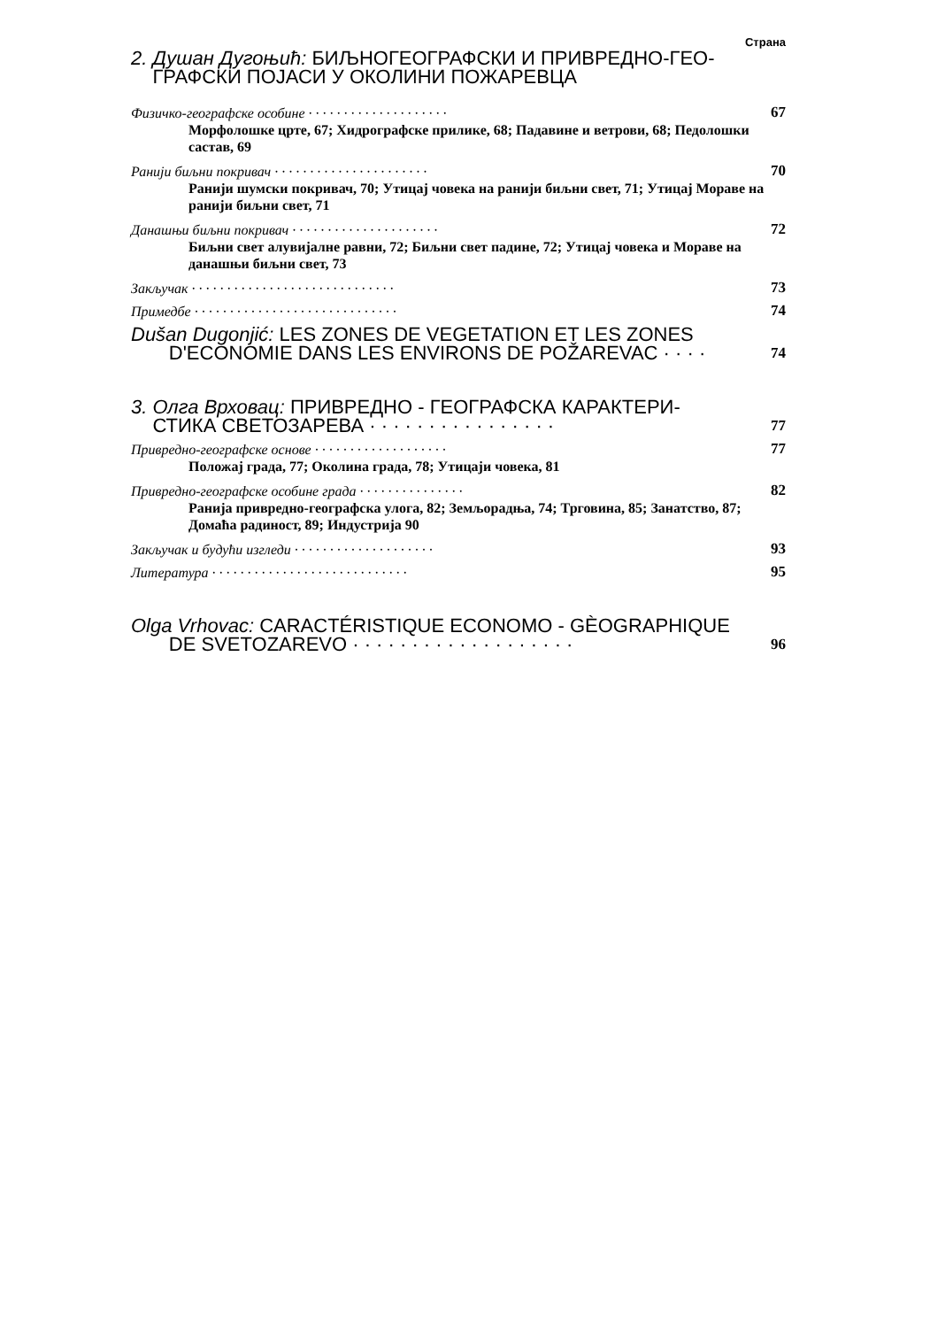Страна
2. Душан Дугоњић: БИЉНОГЕОГРАФСКИ И ПРИВРЕДНО-ГЕО-
ГРАФСКИ ПОЈАСИ У ОКОЛИНИ ПОЖАРЕВЦА
Физичко-географске особине · · · · · · · · · · · · · · · · · · · · 67
Морфолошке црте, 67; Хидрографске прилике, 68; Падавине и ветрови, 68; Педолошки састав, 69
Ранији биљни покривач · · · · · · · · · · · · · · · · · · · · · · 70
Ранији шумски покривач, 70; Утицај човека на ранији биљни свет, 71; Утицај Мораве на ранији биљни свет, 71
Данашњи биљни покривач · · · · · · · · · · · · · · · · · · · · · 72
Биљни свет алувијалне равни, 72; Биљни свет падине, 72; Утицај човека и Мораве на данашњи биљни свет, 73
Закључак · · · · · · · · · · · · · · · · · · · · · · · · · · · · · 73
Примедбе · · · · · · · · · · · · · · · · · · · · · · · · · · · · · 74
Dušan Dugonjić: LES ZONES DE VEGETATION ET LES ZONES
D'ECONOMIE DANS LES ENVIRONS DE POŽAREVAC · · · · 74
3. Олга Врховац: ПРИВРЕДНО - ГЕОГРАФСКА КАРАКТЕРИ-
СТИКА СВЕТОЗАРЕВА · · · · · · · · · · · · · · · · 77
Привредно-географске основе · · · · · · · · · · · · · · · · · · · 77
Положај града, 77; Околина града, 78; Утицаји човека, 81
Привредно-географске особине града · · · · · · · · · · · · · · · 82
Ранија привредно-географска улога, 82; Земљорадња, 74; Трговина, 85; Занатство, 87; Домаћа радиност, 89; Индустрија 90
Закључак и будући изгледи · · · · · · · · · · · · · · · · · · · · 93
Литература · · · · · · · · · · · · · · · · · · · · · · · · · · · · 95
Olga Vrhovac: CARACTÉRISTIQUE ECONOMO - GÈOGRAPHIQUE
DE SVETOZAREVO · · · · · · · · · · · · · · · · · · · 96